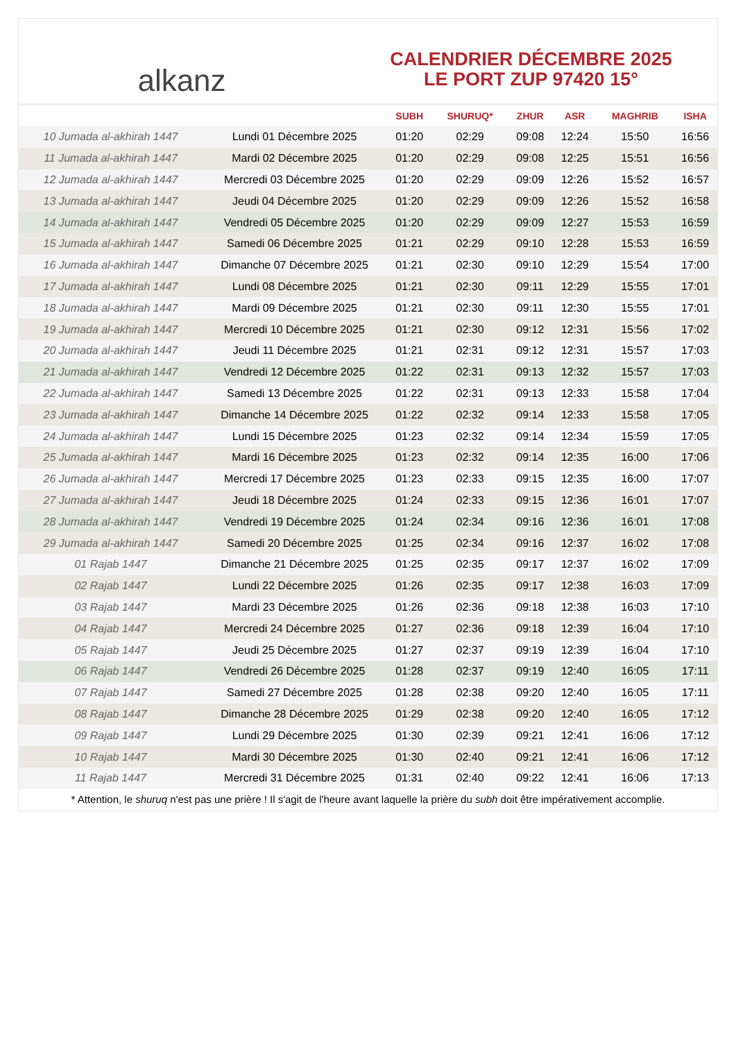alkanz
CALENDRIER DÉCEMBRE 2025
LE PORT ZUP 97420 15°
| | | SUBH | SHURUQ* | ZHUR | ASR | MAGHRIB | ISHA |
| --- | --- | --- | --- | --- | --- | --- | --- |
| 10 Jumada al-akhirah 1447 | Lundi 01 Décembre 2025 | 01:20 | 02:29 | 09:08 | 12:24 | 15:50 | 16:56 |
| 11 Jumada al-akhirah 1447 | Mardi 02 Décembre 2025 | 01:20 | 02:29 | 09:08 | 12:25 | 15:51 | 16:56 |
| 12 Jumada al-akhirah 1447 | Mercredi 03 Décembre 2025 | 01:20 | 02:29 | 09:09 | 12:26 | 15:52 | 16:57 |
| 13 Jumada al-akhirah 1447 | Jeudi 04 Décembre 2025 | 01:20 | 02:29 | 09:09 | 12:26 | 15:52 | 16:58 |
| 14 Jumada al-akhirah 1447 | Vendredi 05 Décembre 2025 | 01:20 | 02:29 | 09:09 | 12:27 | 15:53 | 16:59 |
| 15 Jumada al-akhirah 1447 | Samedi 06 Décembre 2025 | 01:21 | 02:29 | 09:10 | 12:28 | 15:53 | 16:59 |
| 16 Jumada al-akhirah 1447 | Dimanche 07 Décembre 2025 | 01:21 | 02:30 | 09:10 | 12:29 | 15:54 | 17:00 |
| 17 Jumada al-akhirah 1447 | Lundi 08 Décembre 2025 | 01:21 | 02:30 | 09:11 | 12:29 | 15:55 | 17:01 |
| 18 Jumada al-akhirah 1447 | Mardi 09 Décembre 2025 | 01:21 | 02:30 | 09:11 | 12:30 | 15:55 | 17:01 |
| 19 Jumada al-akhirah 1447 | Mercredi 10 Décembre 2025 | 01:21 | 02:30 | 09:12 | 12:31 | 15:56 | 17:02 |
| 20 Jumada al-akhirah 1447 | Jeudi 11 Décembre 2025 | 01:21 | 02:31 | 09:12 | 12:31 | 15:57 | 17:03 |
| 21 Jumada al-akhirah 1447 | Vendredi 12 Décembre 2025 | 01:22 | 02:31 | 09:13 | 12:32 | 15:57 | 17:03 |
| 22 Jumada al-akhirah 1447 | Samedi 13 Décembre 2025 | 01:22 | 02:31 | 09:13 | 12:33 | 15:58 | 17:04 |
| 23 Jumada al-akhirah 1447 | Dimanche 14 Décembre 2025 | 01:22 | 02:32 | 09:14 | 12:33 | 15:58 | 17:05 |
| 24 Jumada al-akhirah 1447 | Lundi 15 Décembre 2025 | 01:23 | 02:32 | 09:14 | 12:34 | 15:59 | 17:05 |
| 25 Jumada al-akhirah 1447 | Mardi 16 Décembre 2025 | 01:23 | 02:32 | 09:14 | 12:35 | 16:00 | 17:06 |
| 26 Jumada al-akhirah 1447 | Mercredi 17 Décembre 2025 | 01:23 | 02:33 | 09:15 | 12:35 | 16:00 | 17:07 |
| 27 Jumada al-akhirah 1447 | Jeudi 18 Décembre 2025 | 01:24 | 02:33 | 09:15 | 12:36 | 16:01 | 17:07 |
| 28 Jumada al-akhirah 1447 | Vendredi 19 Décembre 2025 | 01:24 | 02:34 | 09:16 | 12:36 | 16:01 | 17:08 |
| 29 Jumada al-akhirah 1447 | Samedi 20 Décembre 2025 | 01:25 | 02:34 | 09:16 | 12:37 | 16:02 | 17:08 |
| 01 Rajab 1447 | Dimanche 21 Décembre 2025 | 01:25 | 02:35 | 09:17 | 12:37 | 16:02 | 17:09 |
| 02 Rajab 1447 | Lundi 22 Décembre 2025 | 01:26 | 02:35 | 09:17 | 12:38 | 16:03 | 17:09 |
| 03 Rajab 1447 | Mardi 23 Décembre 2025 | 01:26 | 02:36 | 09:18 | 12:38 | 16:03 | 17:10 |
| 04 Rajab 1447 | Mercredi 24 Décembre 2025 | 01:27 | 02:36 | 09:18 | 12:39 | 16:04 | 17:10 |
| 05 Rajab 1447 | Jeudi 25 Décembre 2025 | 01:27 | 02:37 | 09:19 | 12:39 | 16:04 | 17:10 |
| 06 Rajab 1447 | Vendredi 26 Décembre 2025 | 01:28 | 02:37 | 09:19 | 12:40 | 16:05 | 17:11 |
| 07 Rajab 1447 | Samedi 27 Décembre 2025 | 01:28 | 02:38 | 09:20 | 12:40 | 16:05 | 17:11 |
| 08 Rajab 1447 | Dimanche 28 Décembre 2025 | 01:29 | 02:38 | 09:20 | 12:40 | 16:05 | 17:12 |
| 09 Rajab 1447 | Lundi 29 Décembre 2025 | 01:30 | 02:39 | 09:21 | 12:41 | 16:06 | 17:12 |
| 10 Rajab 1447 | Mardi 30 Décembre 2025 | 01:30 | 02:40 | 09:21 | 12:41 | 16:06 | 17:12 |
| 11 Rajab 1447 | Mercredi 31 Décembre 2025 | 01:31 | 02:40 | 09:22 | 12:41 | 16:06 | 17:13 |
* Attention, le shuruq n'est pas une prière ! Il s'agit de l'heure avant laquelle la prière du subh doit être impérativement accomplie.